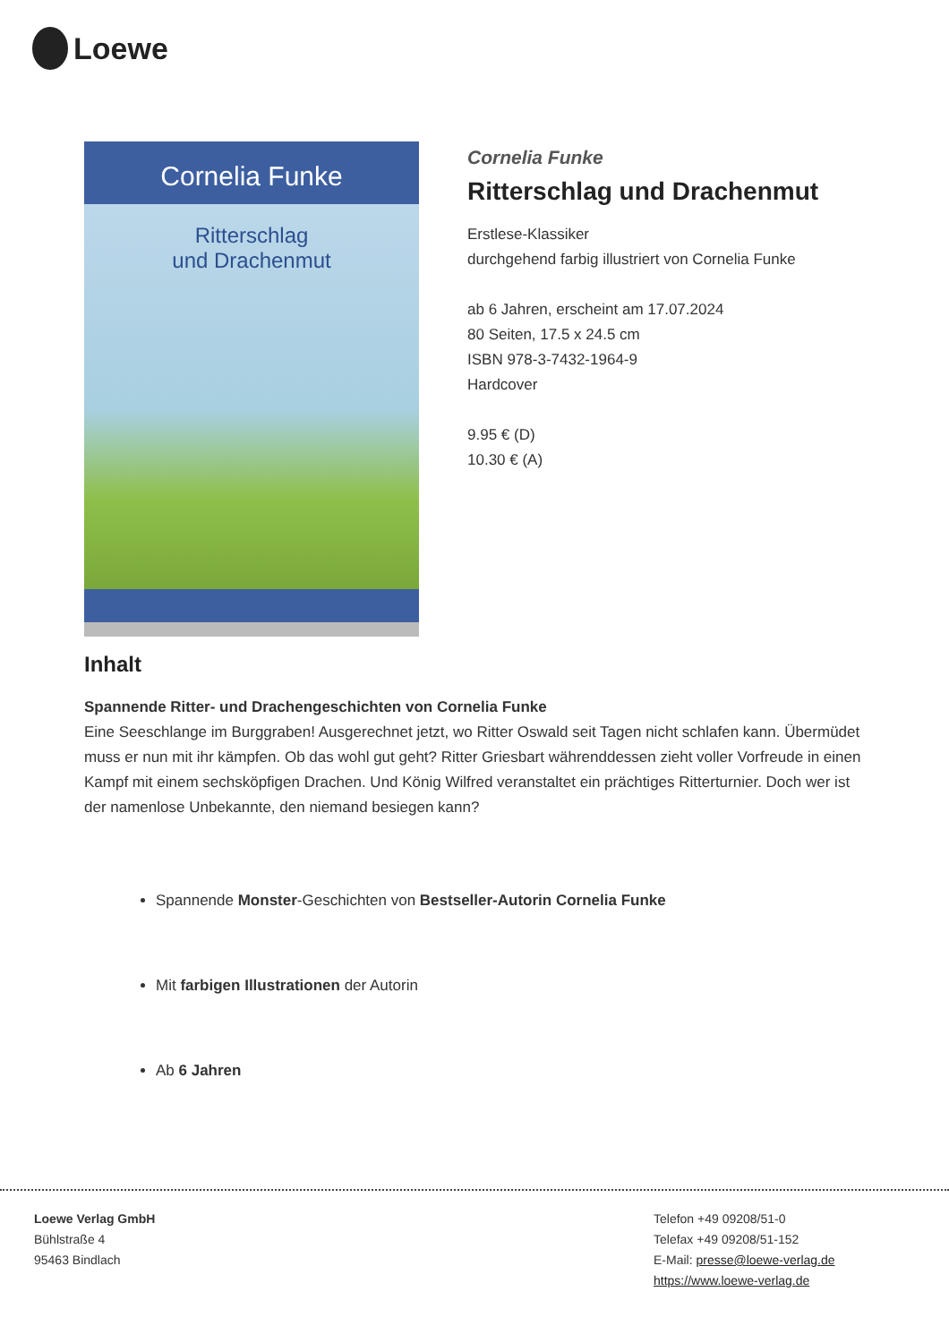Loewe
Cornelia Funke
Ritterschlag
und Drachenmut
Cornelia Funke
Ritterschlag und Drachenmut
Erstlese-Klassiker
durchgehend farbig illustriert von Cornelia Funke
ab 6 Jahren, erscheint am 17.07.2024
80 Seiten, 17.5 x 24.5 cm
ISBN 978-3-7432-1964-9
Hardcover
9.95 € (D)
10.30 € (A)
Inhalt
Spannende Ritter- und Drachengeschichten von Cornelia Funke
Eine Seeschlange im Burggraben! Ausgerechnet jetzt, wo Ritter Oswald seit Tagen nicht schlafen kann. Übermüdet muss er nun mit ihr kämpfen. Ob das wohl gut geht? Ritter Griesbart währenddessen zieht voller Vorfreude in einen Kampf mit einem sechsköpfigen Drachen. Und König Wilfred veranstaltet ein prächtiges Ritterturnier. Doch wer ist der namenlose Unbekannte, den niemand besiegen kann?
Spannende Monster-Geschichten von Bestseller-Autorin Cornelia Funke
Mit farbigen Illustrationen der Autorin
Ab 6 Jahren
Loewe Verlag GmbH
Bühlstraße 4
95463 Bindlach
Telefon +49 09208/51-0
Telefax +49 09208/51-152
E-Mail: presse@loewe-verlag.de
https://www.loewe-verlag.de